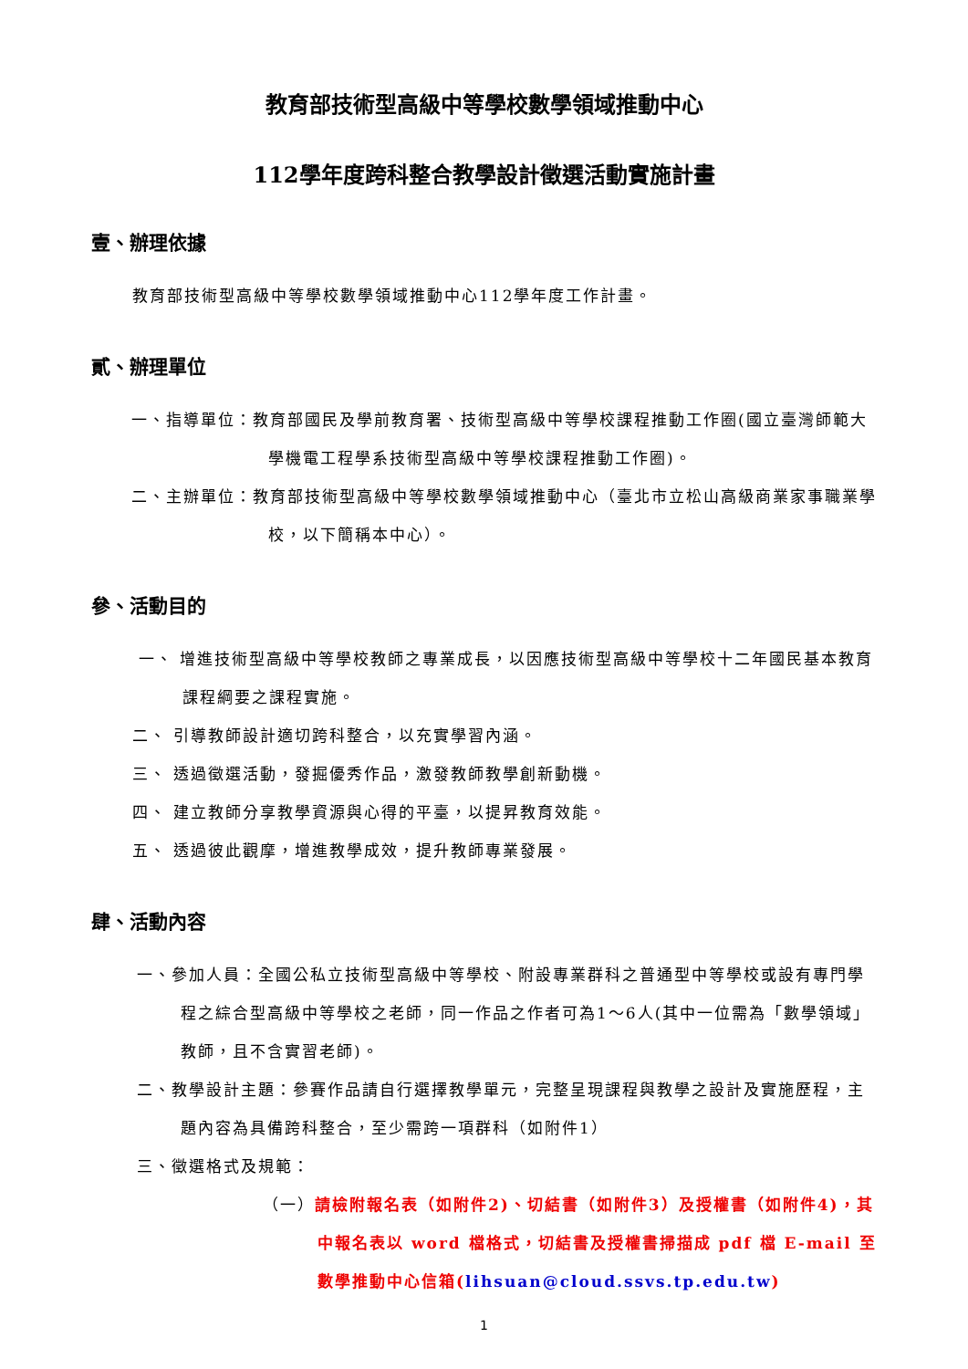教育部技術型高級中等學校數學領域推動中心
112學年度跨科整合教學設計徵選活動實施計畫
壹、辦理依據
教育部技術型高級中等學校數學領域推動中心112學年度工作計畫。
貳、辦理單位
一、指導單位：教育部國民及學前教育署、技術型高級中等學校課程推動工作圈(國立臺灣師範大學機電工程學系技術型高級中等學校課程推動工作圈)。
二、主辦單位：教育部技術型高級中等學校數學領域推動中心（臺北市立松山高級商業家事職業學校，以下簡稱本中心）。
參、活動目的
一、 增進技術型高級中等學校教師之專業成長，以因應技術型高級中等學校十二年國民基本教育課程綱要之課程實施。
二、 引導教師設計適切跨科整合，以充實學習內涵。
三、 透過徵選活動，發掘優秀作品，激發教師教學創新動機。
四、 建立教師分享教學資源與心得的平臺，以提昇教育效能。
五、 透過彼此觀摩，增進教學成效，提升教師專業發展。
肆、活動內容
一、參加人員：全國公私立技術型高級中等學校、附設專業群科之普通型中等學校或設有專門學程之綜合型高級中等學校之老師，同一作品之作者可為1～6人(其中一位需為「數學領域」教師，且不含實習老師)。
二、教學設計主題：參賽作品請自行選擇教學單元，完整呈現課程與教學之設計及實施歷程，主題內容為具備跨科整合，至少需跨一項群科（如附件1）
三、徵選格式及規範：
（一）請檢附報名表（如附件2)、切結書（如附件3）及授權書（如附件4)，其中報名表以 word 檔格式，切結書及授權書掃描成 pdf 檔 E-mail 至數學推動中心信箱(lihsuan@cloud.ssvs.tp.edu.tw)
1